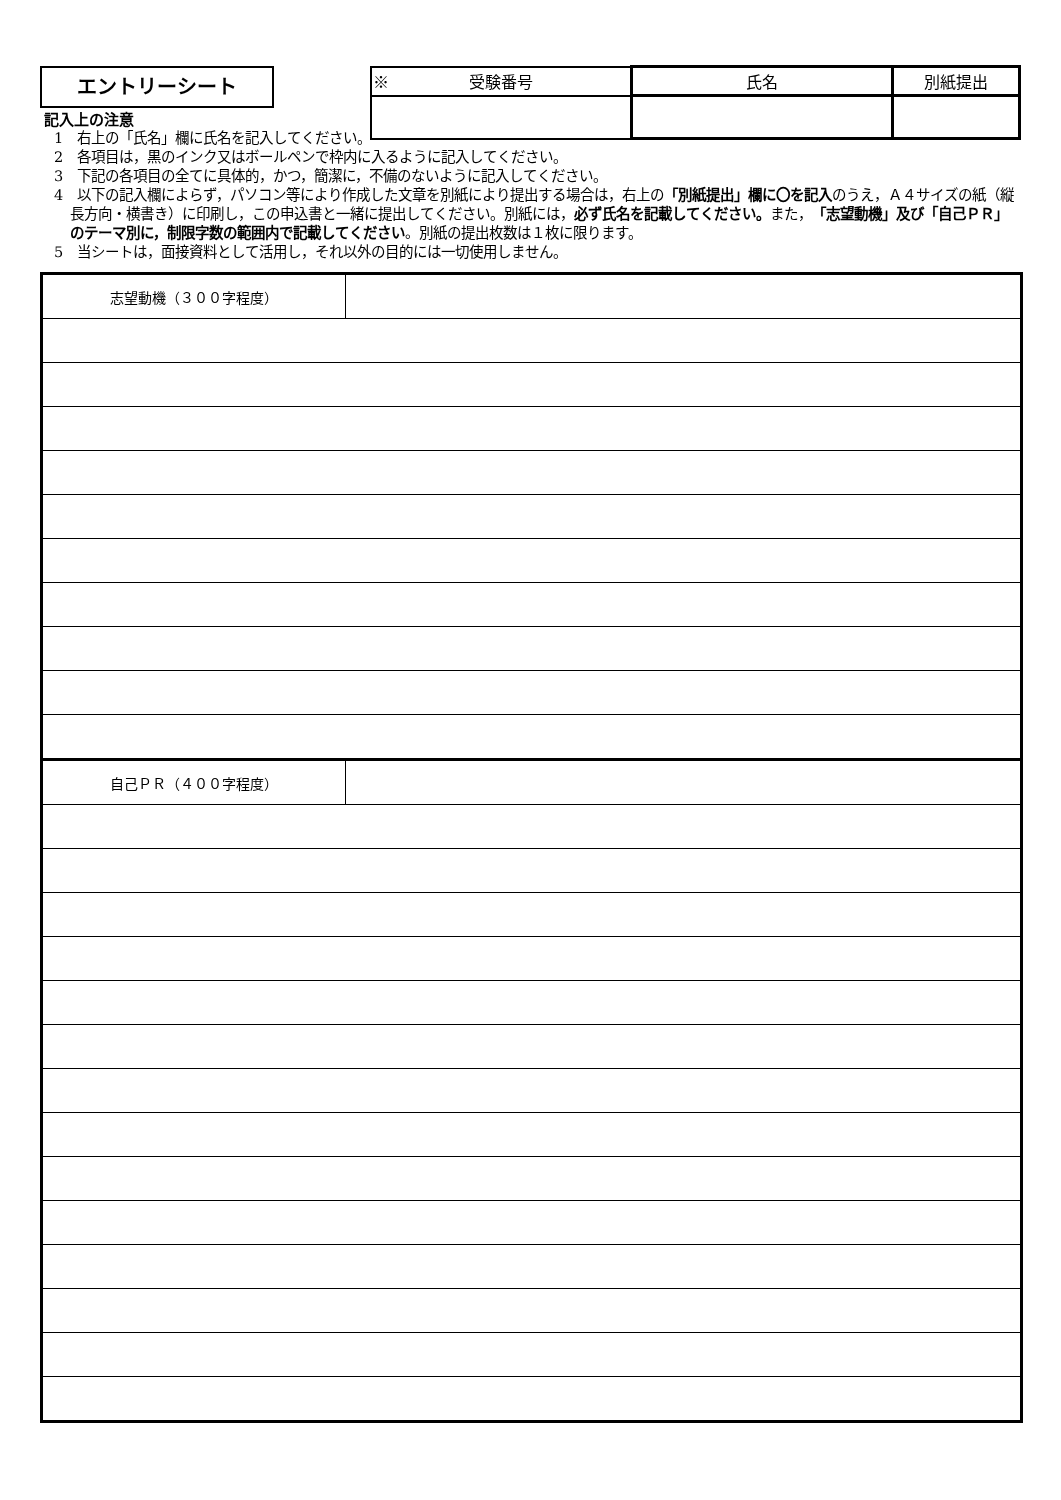エントリーシート
| ※ 受験番号 | 氏名 | 別紙提出 |
記入上の注意
1　右上の「氏名」欄に氏名を記入してください。
2　各項目は，黒のインク又はボールペンで枠内に入るように記入してください。
3　下記の各項目の全てに具体的，かつ，簡潔に，不備のないように記入してください。
4　以下の記入欄によらず，パソコン等により作成した文章を別紙により提出する場合は，右上の「別紙提出」欄に〇を記入のうえ，Ａ４サイズの紙（縦長方向・横書き）に印刷し，この申込書と一緒に提出してください。別紙には，必ず氏名を記載してください。また，「志望動機」及び「自己ＰＲ」のテーマ別に，制限字数の範囲内で記載してください。別紙の提出枚数は１枚に限ります。
5　当シートは，面接資料として活用し，それ以外の目的には一切使用しません。
| 志望動機（３００字程度） | |
| 自己ＰＲ（４００字程度） | |